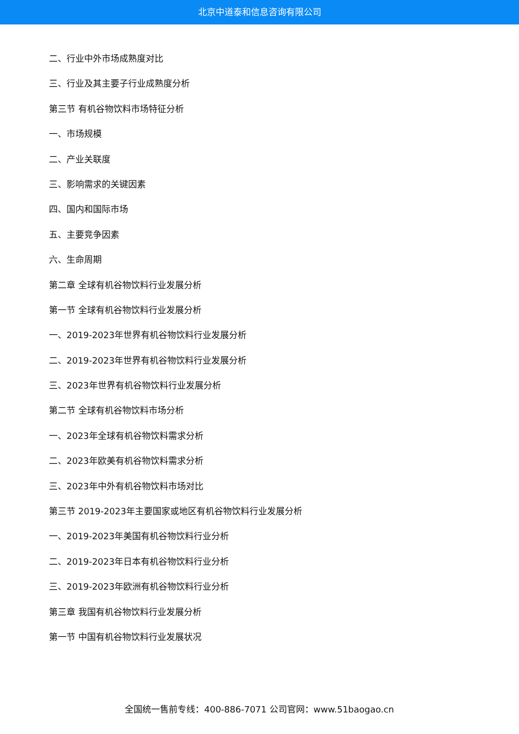北京中道泰和信息咨询有限公司
二、行业中外市场成熟度对比
三、行业及其主要子行业成熟度分析
第三节 有机谷物饮料市场特征分析
一、市场规模
二、产业关联度
三、影响需求的关键因素
四、国内和国际市场
五、主要竞争因素
六、生命周期
第二章 全球有机谷物饮料行业发展分析
第一节 全球有机谷物饮料行业发展分析
一、2019-2023年世界有机谷物饮料行业发展分析
二、2019-2023年世界有机谷物饮料行业发展分析
三、2023年世界有机谷物饮料行业发展分析
第二节 全球有机谷物饮料市场分析
一、2023年全球有机谷物饮料需求分析
二、2023年欧美有机谷物饮料需求分析
三、2023年中外有机谷物饮料市场对比
第三节 2019-2023年主要国家或地区有机谷物饮料行业发展分析
一、2019-2023年美国有机谷物饮料行业分析
二、2019-2023年日本有机谷物饮料行业分析
三、2019-2023年欧洲有机谷物饮料行业分析
第三章 我国有机谷物饮料行业发展分析
第一节 中国有机谷物饮料行业发展状况
全国统一售前专线：400-886-7071 公司官网：www.51baogao.cn